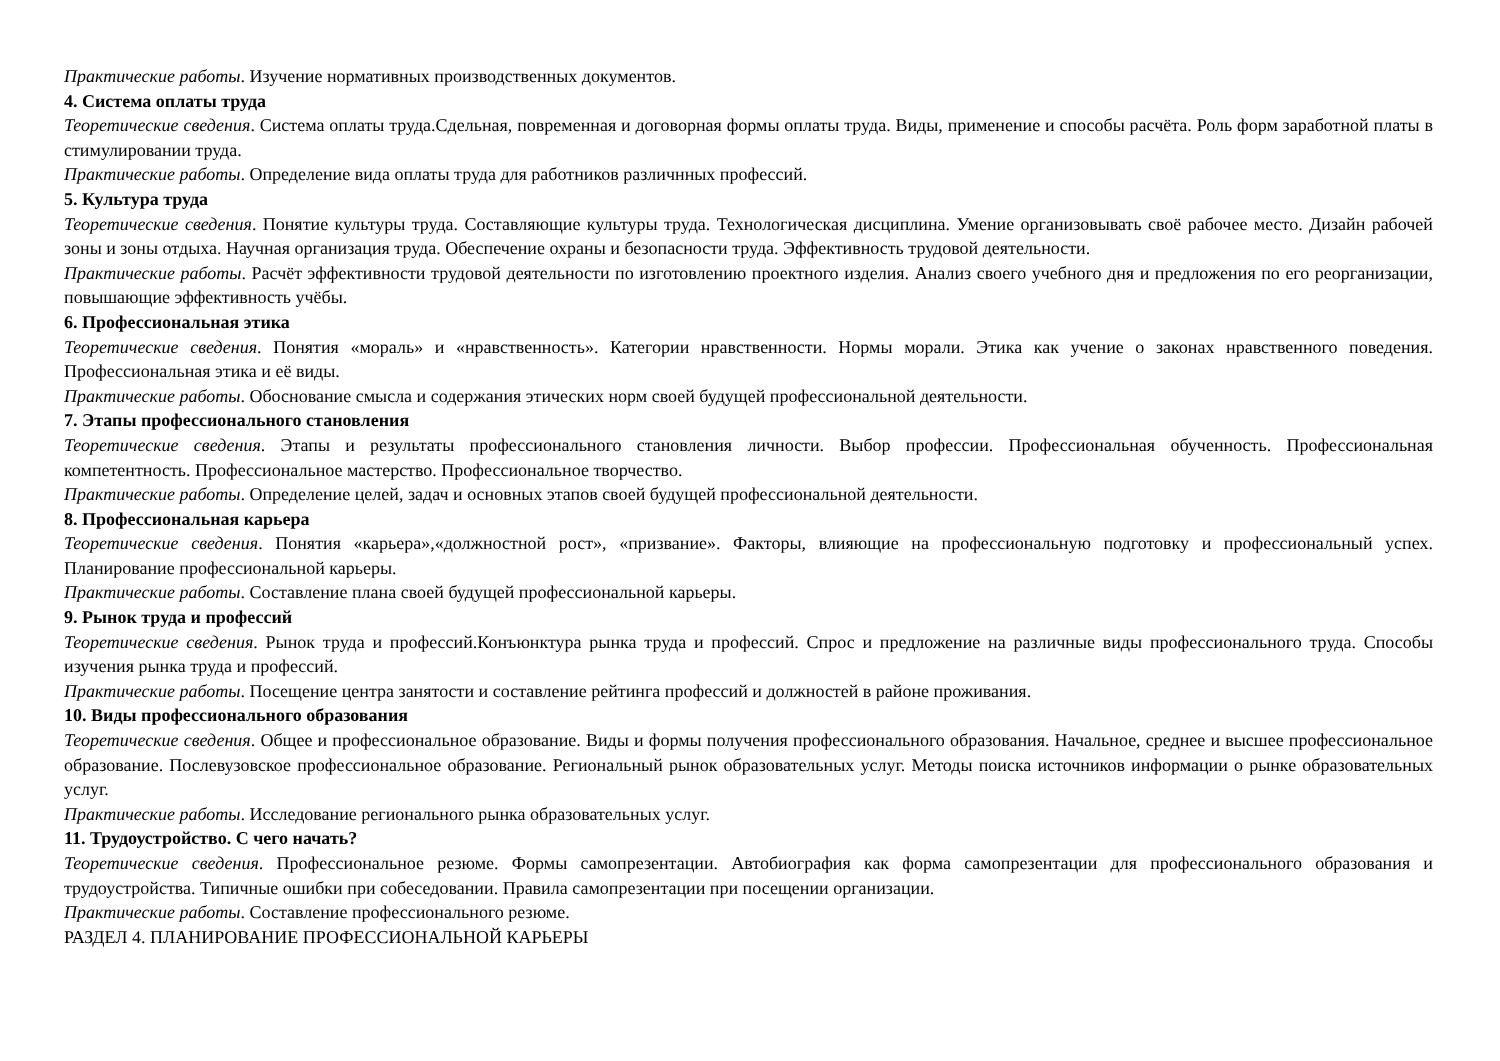Практические работы. Изучение нормативных производственных документов.
4. Система оплаты труда
Теоретические сведения. Система оплаты труда.Сдельная, повременная и договорная формы оплаты труда. Виды, применение и способы расчёта. Роль форм заработной платы в стимулировании труда.
Практические работы. Определение вида оплаты труда для работников различнных профессий.
5. Культура труда
Теоретические сведения. Понятие культуры труда. Составляющие культуры труда. Технологическая дисциплина. Умение организовывать своё рабочее место. Дизайн рабочей зоны и зоны отдыха. Научная организация труда. Обеспечение охраны и безопасности труда. Эффективность трудовой деятельности.
Практические работы. Расчёт эффективности трудовой деятельности по изготовлению проектного изделия. Анализ своего учебного дня и предложения по его реорганизации, повышающие эффективность учёбы.
6. Профессиональная этика
Теоретические сведения. Понятия «мораль» и «нравственность». Категории нравственности. Нормы морали. Этика как учение о законах нравственного поведения. Профессиональная этика и её виды.
Практические работы. Обоснование смысла и содержания этических норм своей будущей профессиональной деятельности.
7. Этапы профессионального становления
Теоретические сведения. Этапы и результаты профессионального становления личности. Выбор профессии. Профессиональная обученность. Профессиональная компетентность. Профессиональное мастерство. Профессиональное творчество.
Практические работы. Определение целей, задач и основных этапов своей будущей профессиональной деятельности.
8. Профессиональная карьера
Теоретические сведения. Понятия «карьера»,«должностной рост», «призвание». Факторы, влияющие на профессиональную подготовку и профессиональный успех. Планирование профессиональной карьеры.
Практические работы. Составление плана своей будущей профессиональной карьеры.
9. Рынок труда и профессий
Теоретические сведения. Рынок труда и профессий.Конъюнктура рынка труда и профессий. Спрос и предложение на различные виды профессионального труда. Способы изучения рынка труда и профессий.
Практические работы. Посещение центра занятости и составление рейтинга профессий и должностей в районе проживания.
10. Виды профессионального образования
Теоретические сведения. Общее и профессиональное образование. Виды и формы получения профессионального образования. Начальное, среднее и высшее профессиональное образование. Послевузовское профессиональное образование. Региональный рынок образовательных услуг. Методы поиска источников информации о рынке образовательных услуг.
Практические работы. Исследование регионального рынка образовательных услуг.
11. Трудоустройство. С чего начать?
Теоретические сведения. Профессиональное резюме. Формы самопрезентации. Автобиография как форма самопрезентации для профессионального образования и трудоустройства. Типичные ошибки при собеседовании. Правила самопрезентации при посещении организации.
Практические работы. Составление профессионального резюме.
РАЗДЕЛ 4. ПЛАНИРОВАНИЕ ПРОФЕССИОНАЛЬНОЙ КАРЬЕРЫ